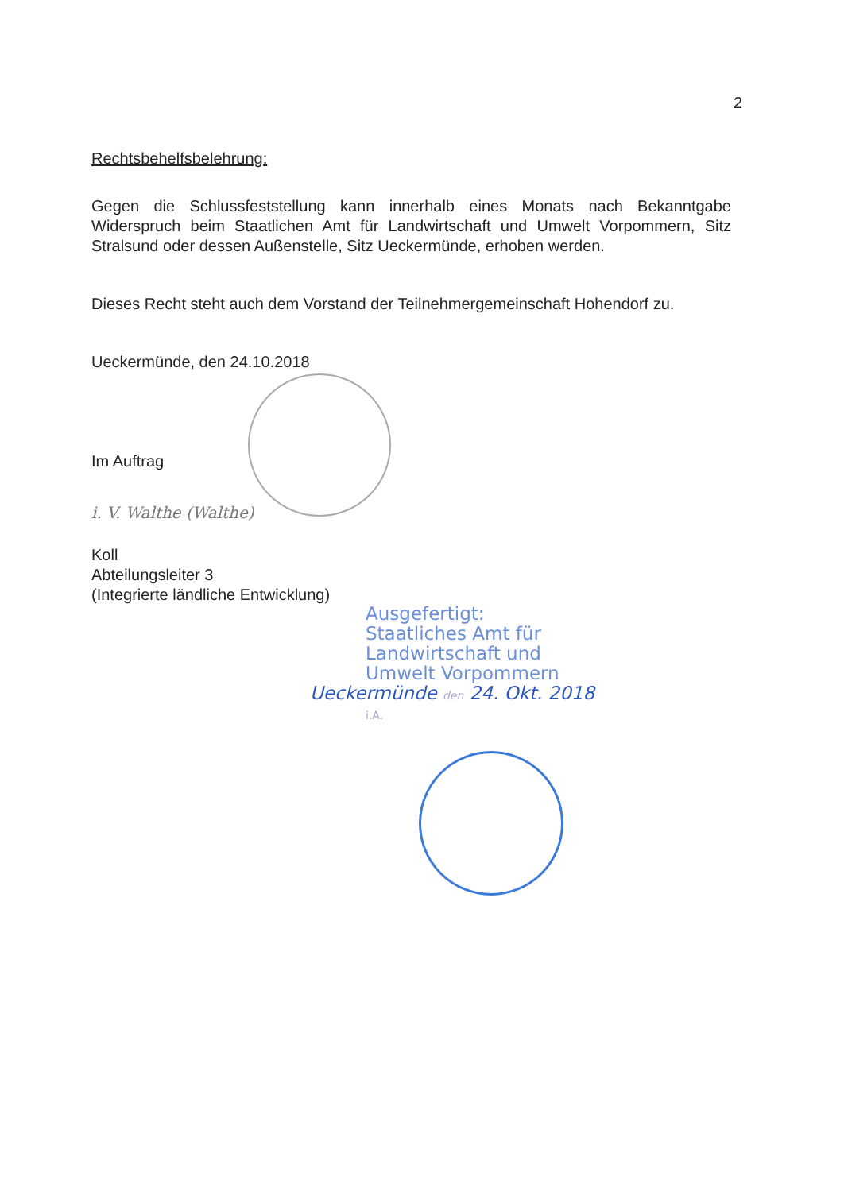2
Rechtsbehelfsbelehrung:
Gegen die Schlussfeststellung kann innerhalb eines Monats nach Bekanntgabe Widerspruch beim Staatlichen Amt für Landwirtschaft und Umwelt Vorpommern, Sitz Stralsund oder dessen Außenstelle, Sitz Ueckermünde, erhoben werden.
Dieses Recht steht auch dem Vorstand der Teilnehmergemeinschaft Hohendorf zu.
Ueckermünde, den 24.10.2018
Im Auftrag
i. V. Walthe (Walthe)
Koll
Abteilungsleiter 3
(Integrierte ländliche Entwicklung)
Ausgefertigt:
Staatliches Amt für
Landwirtschaft und
Umwelt Vorpommern
Ueckermünde den 24. Okt. 2018
i.A.